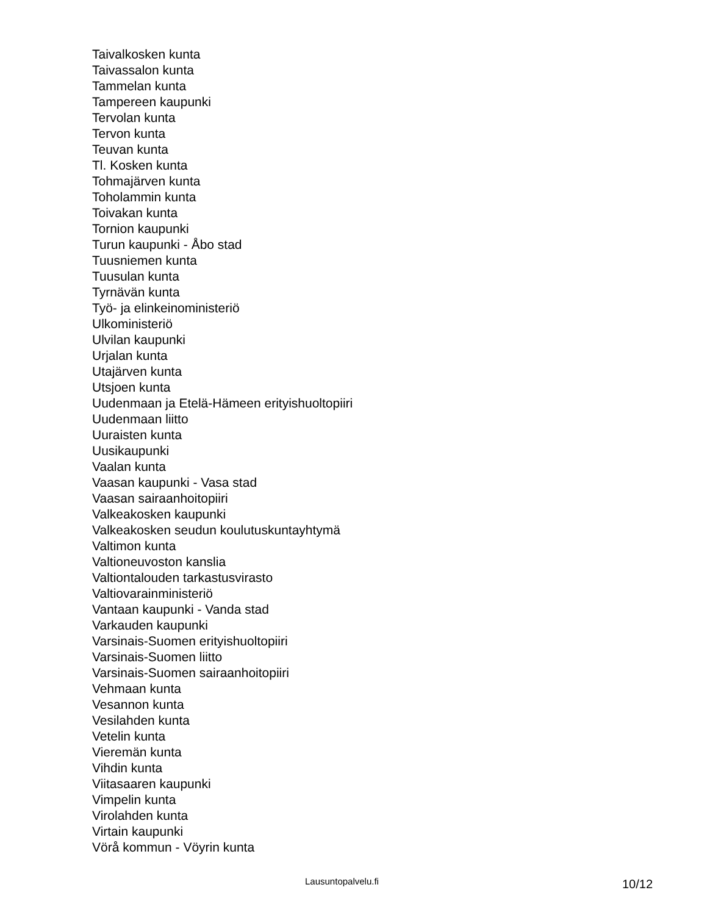Taivalkosken kunta
Taivassalon kunta
Tammelan kunta
Tampereen kaupunki
Tervolan kunta
Tervon kunta
Teuvan kunta
Tl. Kosken kunta
Tohmajärven kunta
Toholammin kunta
Toivakan kunta
Tornion kaupunki
Turun kaupunki - Åbo stad
Tuusniemen kunta
Tuusulan kunta
Tyrnävän kunta
Työ- ja elinkeinoministeriö
Ulkoministeriö
Ulvilan kaupunki
Urjalan kunta
Utajärven kunta
Utsjoen kunta
Uudenmaan ja Etelä-Hämeen erityishuoltopiiri
Uudenmaan liitto
Uuraisten kunta
Uusikaupunki
Vaalan kunta
Vaasan kaupunki - Vasa stad
Vaasan sairaanhoitopiiri
Valkeakosken kaupunki
Valkeakosken seudun koulutuskuntayhtymä
Valtimon kunta
Valtioneuvoston kanslia
Valtiontalouden tarkastusvirasto
Valtiovarainministeriö
Vantaan kaupunki - Vanda stad
Varkauden kaupunki
Varsinais-Suomen erityishuoltopiiri
Varsinais-Suomen liitto
Varsinais-Suomen sairaanhoitopiiri
Vehmaan kunta
Vesannon kunta
Vesilahden kunta
Vetelin kunta
Vieremän kunta
Vihdin kunta
Viitasaaren kaupunki
Vimpelin kunta
Virolahden kunta
Virtain kaupunki
Vörå kommun - Vöyrin kunta
Lausuntopalvelu.fi 10/12